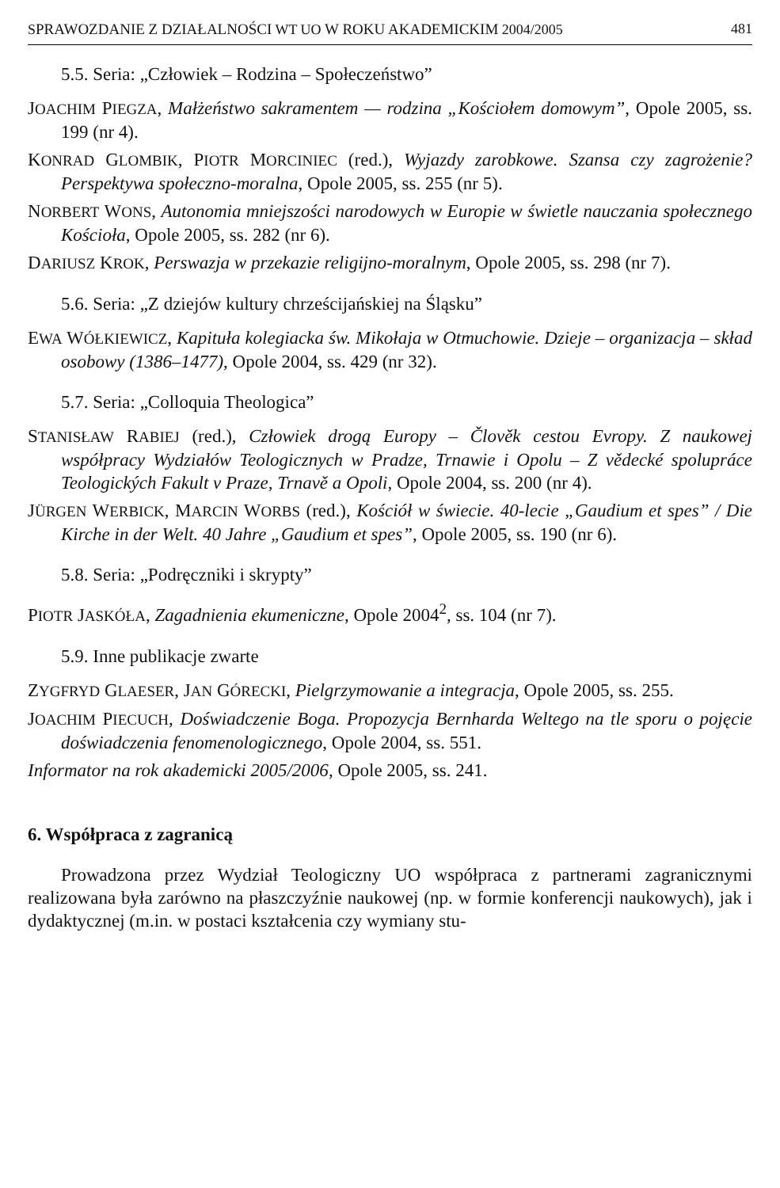SPRAWOZDANIE Z DZIAŁALNOŚCI WT UO W ROKU AKADEMICKIM 2004/2005 481
5.5. Seria: „Człowiek – Rodzina – Społeczeństwo”
JOACHIM PIEGZA, Małżeństwo sakramentem — rodzina „Kościołem domowym”, Opole 2005, ss. 199 (nr 4).
KONRAD GLOMBIK, PIOTR MORCINIEC (red.), Wyjazdy zarobkowe. Szansa czy zagrożenie? Perspektywa społeczno-moralna, Opole 2005, ss. 255 (nr 5).
NORBERT WONS, Autonomia mniejszości narodowych w Europie w świetle nauczania społecznego Kościoła, Opole 2005, ss. 282 (nr 6).
DARIUSZ KROK, Perswazja w przekazie religijno-moralnym, Opole 2005, ss. 298 (nr 7).
5.6. Seria: „Z dziejów kultury chrześcijańskiej na Śląsku”
EWA WÓŁKIEWICZ, Kapituła kolegiacka św. Mikołaja w Otmuchowie. Dzieje – organizacja – skład osobowy (1386–1477), Opole 2004, ss. 429 (nr 32).
5.7. Seria: „Colloquia Theologica”
STANISŁAW RABIEJ (red.), Człowiek drogą Europy – Člověk cestou Evropy. Z naukowej współpracy Wydziałów Teologicznych w Pradze, Trnawie i Opolu – Z vědecké spolupráce Teologických Fakult v Praze, Trnavě a Opoli, Opole 2004, ss. 200 (nr 4).
JÜRGEN WERBICK, MARCIN WORBS (red.), Kościół w świecie. 40-lecie „Gaudium et spes” / Die Kirche in der Welt. 40 Jahre „Gaudium et spes”, Opole 2005, ss. 190 (nr 6).
5.8. Seria: „Podręczniki i skrypty”
PIOTR JASKÓŁA, Zagadnienia ekumeniczne, Opole 2004<sup>2</sup>, ss. 104 (nr 7).
5.9. Inne publikacje zwarte
ZYGFRYD GLAESER, JAN GÓRECKI, Pielgrzymowanie a integracja, Opole 2005, ss. 255.
JOACHIM PIECUCH, Doświadczenie Boga. Propozycja Bernharda Weltego na tle sporu o pojęcie doświadczenia fenomenologicznego, Opole 2004, ss. 551.
Informator na rok akademicki 2005/2006, Opole 2005, ss. 241.
6. Współpraca z zagranicą
Prowadzona przez Wydział Teologiczny UO współpraca z partnerami zagranicznymi realizowana była zarówno na płaszczyźnie naukowej (np. w formie konferencji naukowych), jak i dydaktycznej (m.in. w postaci kształcenia czy wymiany stu-